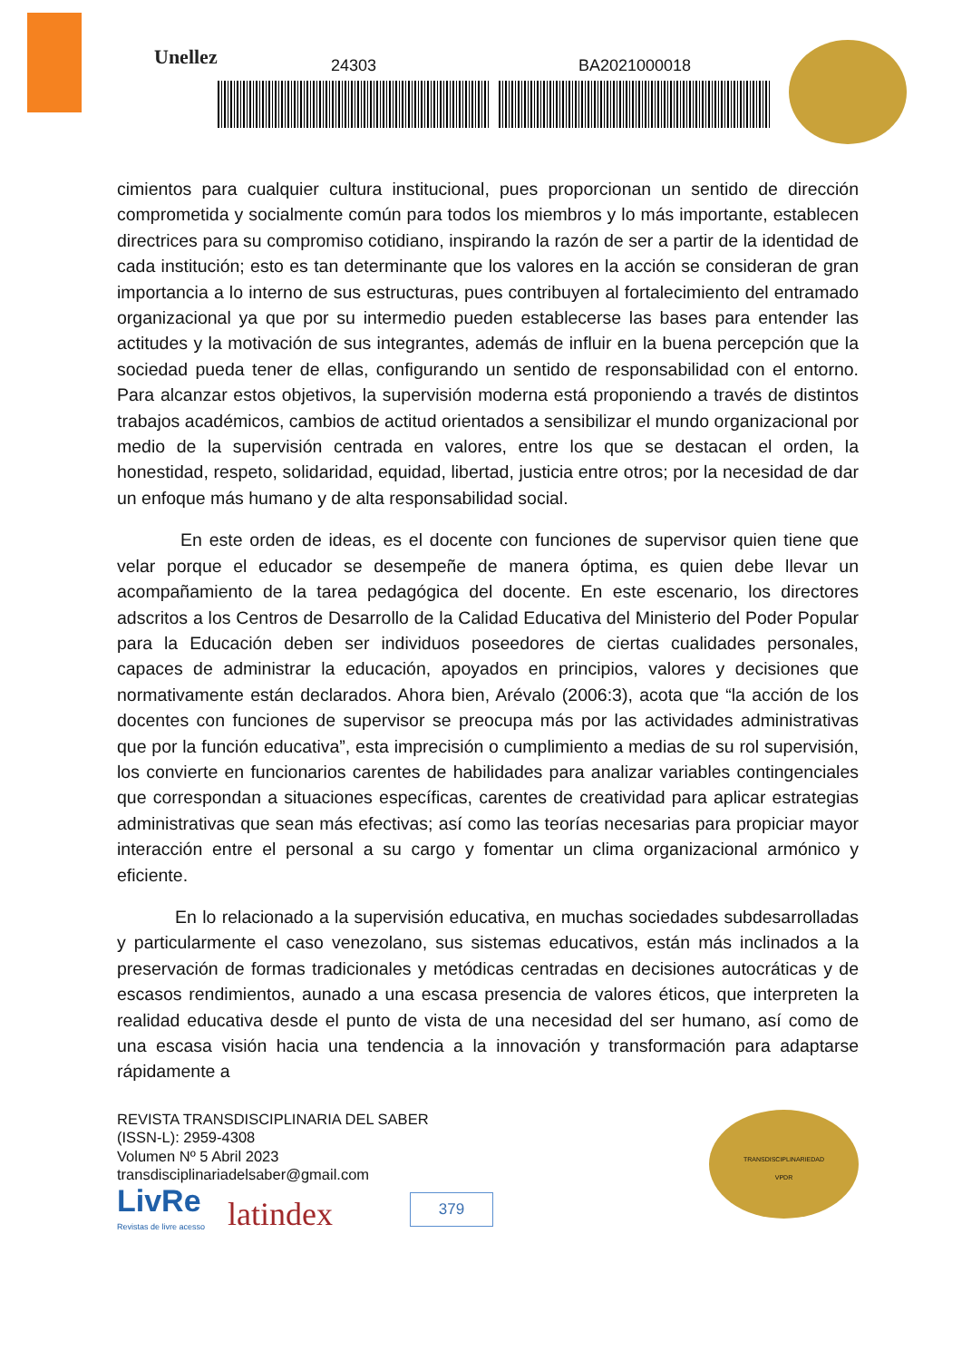Unellez
24303 BA2021000018
cimientos para cualquier cultura institucional, pues proporcionan un sentido de dirección comprometida y socialmente común para todos los miembros y lo más importante, establecen directrices para su compromiso cotidiano, inspirando la razón de ser a partir de la identidad de cada institución; esto es tan determinante que los valores en la acción se consideran de gran importancia a lo interno de sus estructuras, pues contribuyen al fortalecimiento del entramado organizacional ya que por su intermedio pueden establecerse las bases para entender las actitudes y la motivación de sus integrantes, además de influir en la buena percepción que la sociedad pueda tener de ellas, configurando un sentido de responsabilidad con el entorno. Para alcanzar estos objetivos, la supervisión moderna está proponiendo a través de distintos trabajos académicos, cambios de actitud orientados a sensibilizar el mundo organizacional por medio de la supervisión centrada en valores, entre los que se destacan el orden, la honestidad, respeto, solidaridad, equidad, libertad, justicia entre otros; por la necesidad de dar un enfoque más humano y de alta responsabilidad social.
En este orden de ideas, es el docente con funciones de supervisor quien tiene que velar porque el educador se desempeñe de manera óptima, es quien debe llevar un acompañamiento de la tarea pedagógica del docente. En este escenario, los directores adscritos a los Centros de Desarrollo de la Calidad Educativa del Ministerio del Poder Popular para la Educación deben ser individuos poseedores de ciertas cualidades personales, capaces de administrar la educación, apoyados en principios, valores y decisiones que normativamente están declarados. Ahora bien, Arévalo (2006:3), acota que “la acción de los docentes con funciones de supervisor se preocupa más por las actividades administrativas que por la función educativa”, esta imprecisión o cumplimiento a medias de su rol supervisión, los convierte en funcionarios carentes de habilidades para analizar variables contingenciales que correspondan a situaciones específicas, carentes de creatividad para aplicar estrategias administrativas que sean más efectivas; así como las teorías necesarias para propiciar mayor interacción entre el personal a su cargo y fomentar un clima organizacional armónico y eficiente.
En lo relacionado a la supervisión educativa, en muchas sociedades subdesarrolladas y particularmente el caso venezolano, sus sistemas educativos, están más inclinados a la preservación de formas tradicionales y metódicas centradas en decisiones autocráticas y de escasos rendimientos, aunado a una escasa presencia de valores éticos, que interpreten la realidad educativa desde el punto de vista de una necesidad del ser humano, así como de una escasa visión hacia una tendencia a la innovación y transformación para adaptarse rápidamente a
REVISTA TRANSDISCIPLINARIA DEL SABER
(ISSN-L): 2959-4308
Volumen Nº 5 Abril 2023
transdisciplinariadelsaber@gmail.com
LivRe
Revistas de livre acesso
latindex
379
TRANSDISCIPLINARIEDAD
VPDR